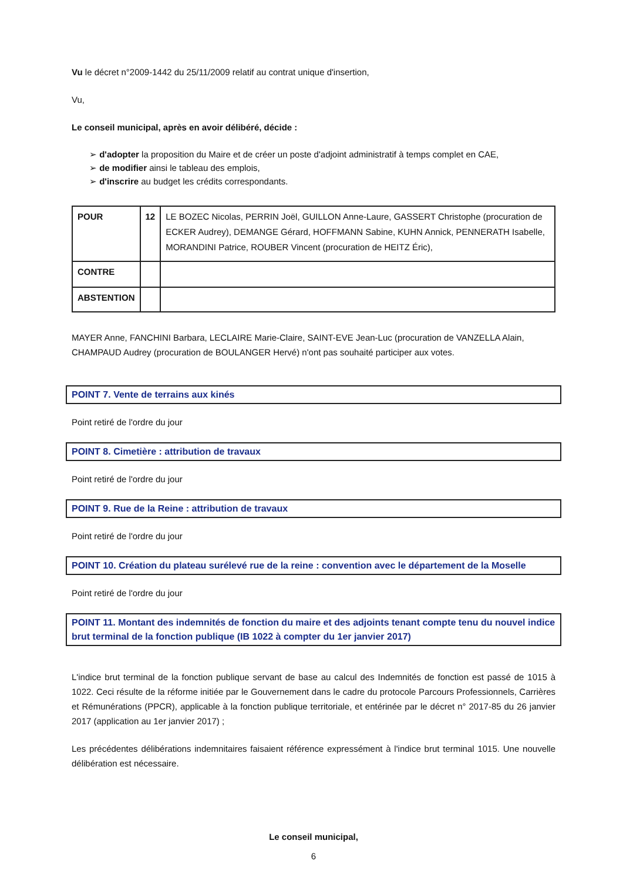Vu le décret n°2009-1442 du 25/11/2009 relatif au contrat unique d'insertion,
Vu,
Le conseil municipal, après en avoir délibéré, décide :
➢ d'adopter la proposition du Maire et de créer un poste d'adjoint administratif à temps complet en CAE,
➢ de modifier ainsi le tableau des emplois,
➢ d'inscrire au budget les crédits correspondants.
| POUR | 12 | LE BOZEC Nicolas, PERRIN Joël, GUILLON Anne-Laure, GASSERT Christophe (procuration de ECKER Audrey), DEMANGE Gérard, HOFFMANN Sabine, KUHN Annick, PENNERATH Isabelle, MORANDINI Patrice, ROUBER Vincent (procuration de HEITZ Éric), |
| CONTRE | | |
| ABSTENTION | | |
MAYER Anne, FANCHINI Barbara, LECLAIRE Marie-Claire, SAINT-EVE Jean-Luc (procuration de VANZELLA Alain, CHAMPAUD Audrey (procuration de BOULANGER Hervé) n'ont pas souhaité participer aux votes.
POINT 7. Vente de terrains aux kinés
Point retiré de l'ordre du jour
POINT 8. Cimetière : attribution de travaux
Point retiré de l'ordre du jour
POINT 9. Rue de la Reine : attribution de travaux
Point retiré de l'ordre du jour
POINT 10. Création du plateau surélevé rue de la reine : convention avec le département de la Moselle
Point retiré de l'ordre du jour
POINT 11. Montant des indemnités de fonction du maire et des adjoints tenant compte tenu du nouvel indice brut terminal de la fonction publique (IB 1022 à compter du 1er janvier 2017)
L'indice brut terminal de la fonction publique servant de base au calcul des Indemnités de fonction est passé de 1015 à 1022. Ceci résulte de la réforme initiée par le Gouvernement dans le cadre du protocole Parcours Professionnels, Carrières et Rémunérations (PPCR), applicable à la fonction publique territoriale, et entérinée par le décret n° 2017-85 du 26 janvier 2017 (application au 1er janvier 2017) ;
Les précédentes délibérations indemnitaires faisaient référence expressément à l'indice brut terminal 1015. Une nouvelle délibération est nécessaire.
Le conseil municipal,
6